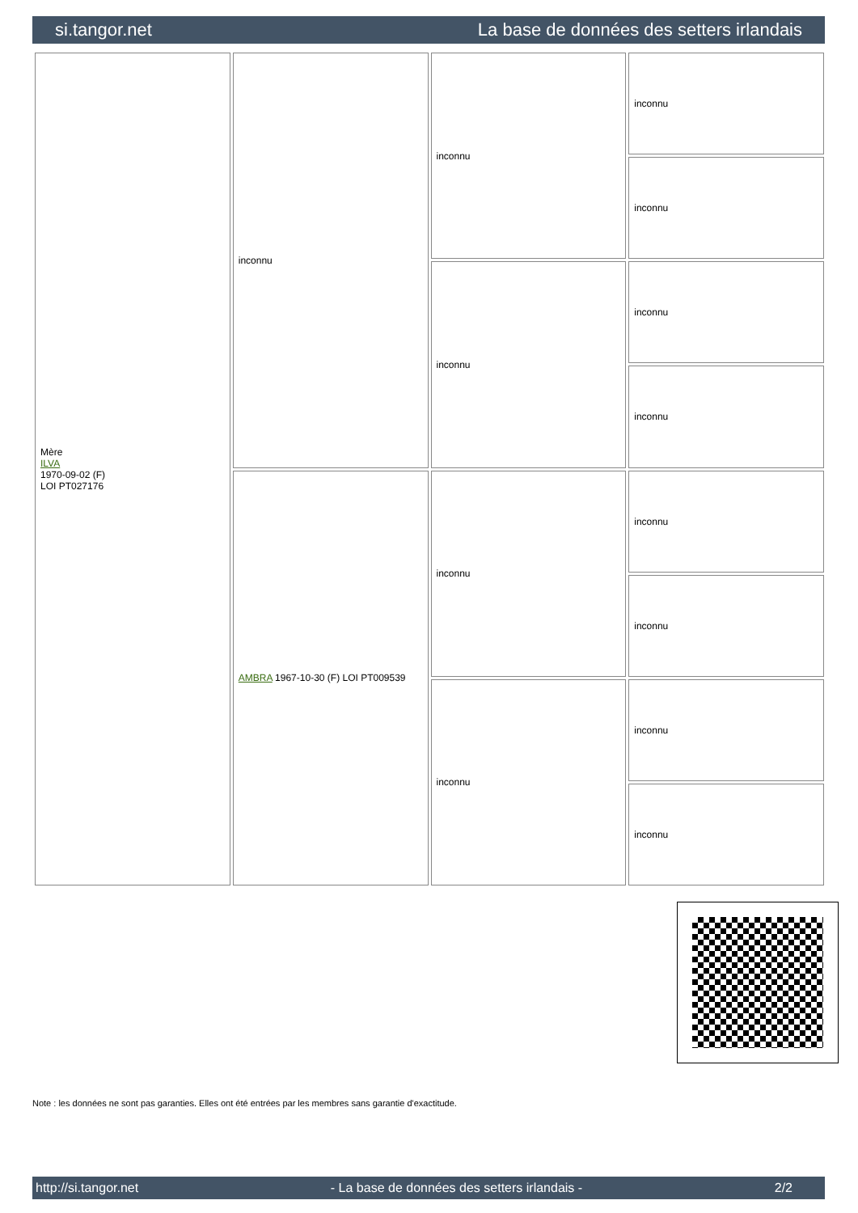si.tangor.net La base de données des setters irlandais
| Mère ILVA 1970-09-02 (F) LOI PT027176 | inconnu | inconnu | inconnu |
| | | | inconnu |
| | | inconnu | inconnu |
| | | | inconnu |
| | AMBRA 1967-10-30 (F) LOI PT009539 | inconnu | inconnu |
| | | | inconnu |
| | | inconnu | inconnu |
| | | | inconnu |
Note : les données ne sont pas garanties. Elles ont été entrées par les membres sans garantie d'exactitude.
http://si.tangor.net - La base de données des setters irlandais - 2/2